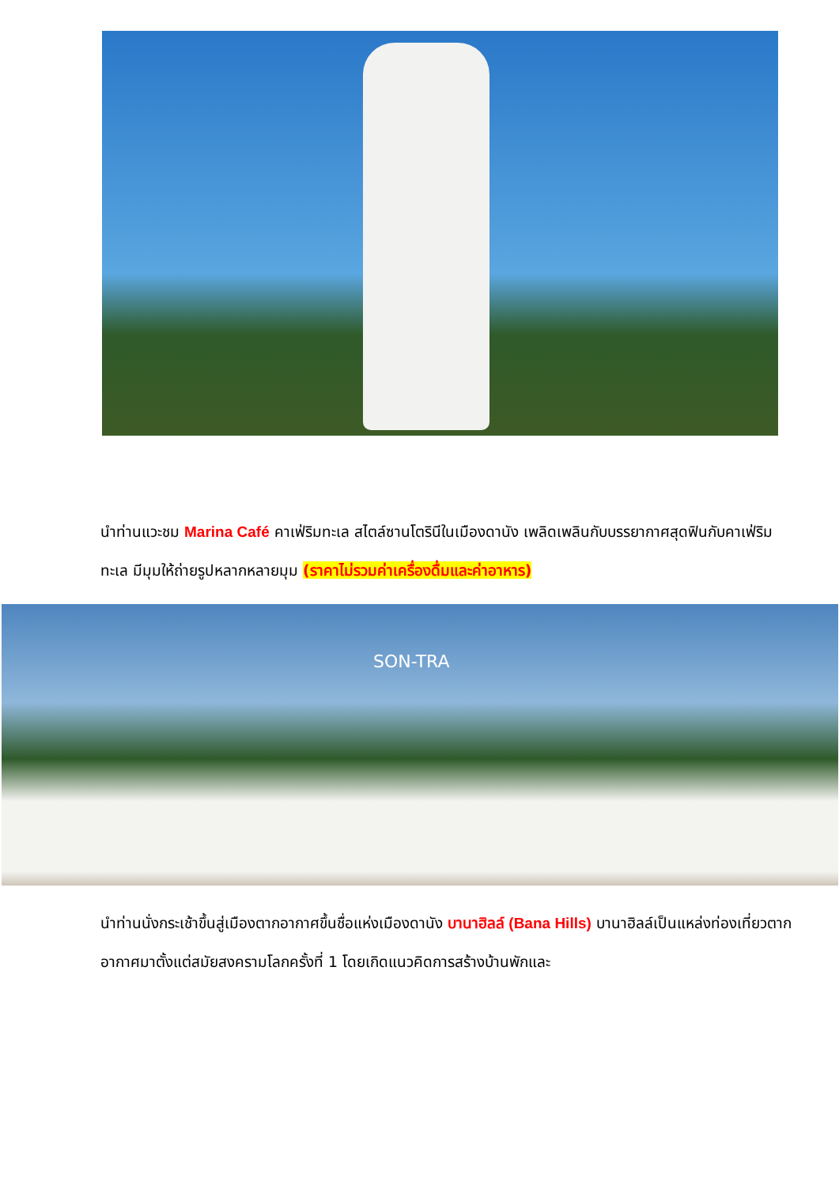นำท่านแวะชม Marina Café คาเฟ่ริมทะเล สไตล์ซานโตรินีในเมืองดานัง เพลิดเพลินกับบรรยากาศสุดฟินกับคาเฟ่ริมทะเล มีมุมให้ถ่ายรูปหลากหลายมุม (ราคาไม่รวมค่าเครื่องดื่มและค่าอาหาร)
SON-TRA
นำท่านนั่งกระเช้าขึ้นสู่เมืองตากอากาศขึ้นชื่อแห่งเมืองดานัง บานาฮิลล์ (Bana Hills) บานาฮิลล์เป็นแหล่งท่องเที่ยวตากอากาศมาตั้งแต่สมัยสงครามโลกครั้งที่ 1 โดยเกิดแนวคิดการสร้างบ้านพักและ